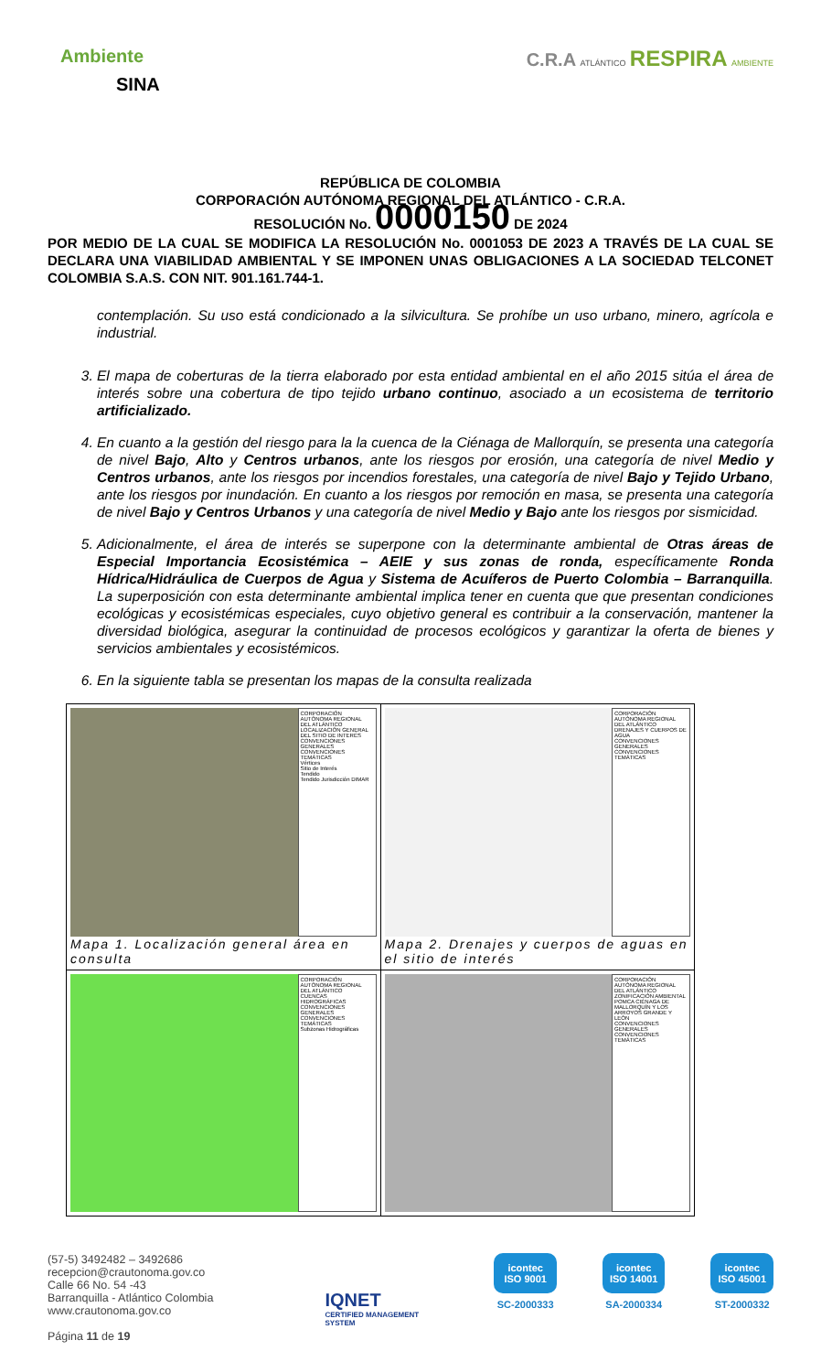Ambiente
SINA
C.R.A ATLÁNTICO RESPIRA AMBIENTE
REPÚBLICA DE COLOMBIA
CORPORACIÓN AUTÓNOMA REGIONAL DEL ATLÁNTICO - C.R.A.
RESOLUCIÓN No. 0000150 DE 2024
POR MEDIO DE LA CUAL SE MODIFICA LA RESOLUCIÓN No. 0001053 DE 2023 A TRAVÉS DE LA CUAL SE DECLARA UNA VIABILIDAD AMBIENTAL Y SE IMPONEN UNAS OBLIGACIONES A LA SOCIEDAD TELCONET COLOMBIA S.A.S. CON NIT. 901.161.744-1.
contemplación. Su uso está condicionado a la silvicultura. Se prohíbe un uso urbano, minero, agrícola e industrial.
3. El mapa de coberturas de la tierra elaborado por esta entidad ambiental en el año 2015 sitúa el área de interés sobre una cobertura de tipo tejido urbano continuo, asociado a un ecosistema de territorio artificializado.
4. En cuanto a la gestión del riesgo para la la cuenca de la Ciénaga de Mallorquín, se presenta una categoría de nivel Bajo, Alto y Centros urbanos, ante los riesgos por erosión, una categoría de nivel Medio y Centros urbanos, ante los riesgos por incendios forestales, una categoría de nivel Bajo y Tejido Urbano, ante los riesgos por inundación. En cuanto a los riesgos por remoción en masa, se presenta una categoría de nivel Bajo y Centros Urbanos y una categoría de nivel Medio y Bajo ante los riesgos por sismicidad.
5. Adicionalmente, el área de interés se superpone con la determinante ambiental de Otras áreas de Especial Importancia Ecosistémica – AEIE y sus zonas de ronda, específicamente Ronda Hídrica/Hidráulica de Cuerpos de Agua y Sistema de Acuíferos de Puerto Colombia – Barranquilla. La superposición con esta determinante ambiental implica tener en cuenta que que presentan condiciones ecológicas y ecosistémicas especiales, cuyo objetivo general es contribuir a la conservación, mantener la diversidad biológica, asegurar la continuidad de procesos ecológicos y garantizar la oferta de bienes y servicios ambientales y ecosistémicos.
6. En la siguiente tabla se presentan los mapas de la consulta realizada
| CORPORACIÓN AUTÓNOMA REGIONAL DEL ATLÁNTICO LOCALIZACIÓN GENERAL DEL SITIO DE INTERÉS CONVENCIONES GENERALES CONVENCIONES TEMÁTICAS Vértices Sitio de Interés Tendido Tendido Jurisdicción DIMAR Mapa 1. Localización general área en consulta | CORPORACIÓN AUTÓNOMA REGIONAL DEL ATLÁNTICO DRENAJES Y CUERPOS DE AGUA CONVENCIONES GENERALES CONVENCIONES TEMÁTICAS Mapa 2. Drenajes y cuerpos de aguas en el sitio de interés |
| CORPORACIÓN AUTÓNOMA REGIONAL DEL ATLÁNTICO CUENCAS HIDROGRÁFICAS CONVENCIONES GENERALES CONVENCIONES TEMÁTICAS Subzonas Hidrográficas | CORPORACIÓN AUTÓNOMA REGIONAL DEL ATLÁNTICO ZONIFICACIÓN AMBIENTAL POMCA CIÉNAGA DE MALLORQUÍN Y LOS ARROYOS GRANDE Y LEÓN CONVENCIONES GENERALES CONVENCIONES TEMÁTICAS |
(57-5) 3492482 – 3492686
recepcion@crautonoma.gov.co
Calle 66 No. 54 -43
Barranquilla - Atlántico Colombia
www.crautonoma.gov.co
Página 11 de 19
IQNET
CERTIFIED MANAGEMENT SYSTEM
icontec
ISO 9001
SC-2000333
icontec
ISO 14001
SA-2000334
icontec
ISO 45001
ST-2000332